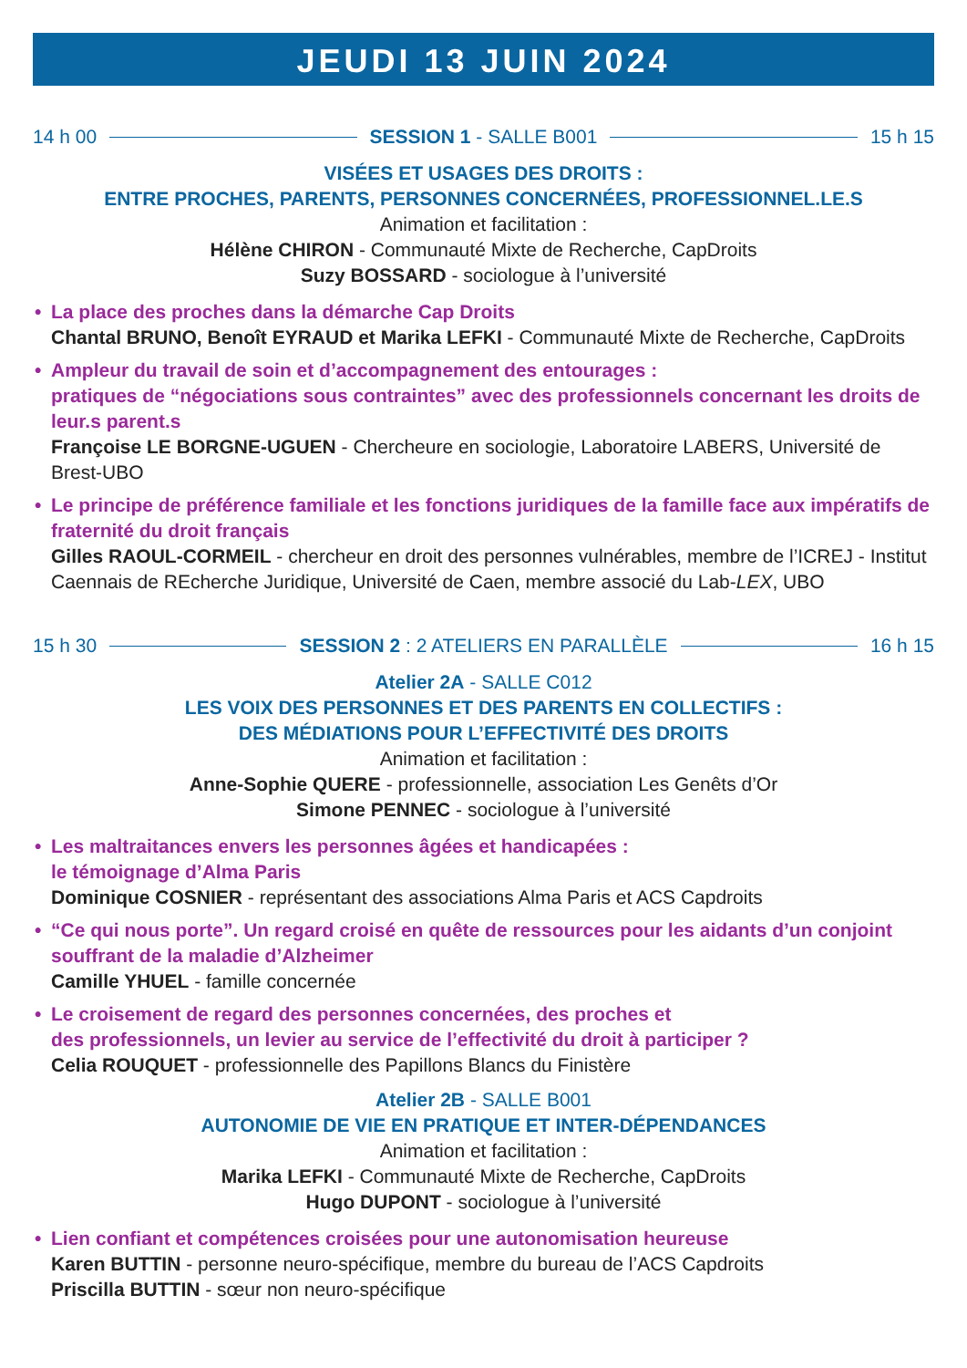JEUDI 13 JUIN 2024
14 h 00 SESSION 1 - SALLE B001 15 h 15
VISÉES ET USAGES DES DROITS :
ENTRE PROCHES, PARENTS, PERSONNES CONCERNÉES, PROFESSIONNEL.LE.S
Animation et facilitation :
Hélène CHIRON - Communauté Mixte de Recherche, CapDroits
Suzy BOSSARD - sociologue à l’université
• La place des proches dans la démarche Cap Droits
Chantal BRUNO, Benoît EYRAUD et Marika LEFKI - Communauté Mixte de Recherche, CapDroits
• Ampleur du travail de soin et d’accompagnement des entourages :
pratiques de “négociations sous contraintes” avec des professionnels concernant les droits de leur.s parent.s
Françoise LE BORGNE-UGUEN - Chercheure en sociologie, Laboratoire LABERS, Université de Brest-UBO
• Le principe de préférence familiale et les fonctions juridiques de la famille face aux impératifs de fraternité du droit français
Gilles RAOUL-CORMEIL - chercheur en droit des personnes vulnérables, membre de l’ICREJ - Institut Caennais de REcherche Juridique, Université de Caen, membre associé du Lab-LEX, UBO
15 h 30 SESSION 2 : 2 ATELIERS EN PARALLÈLE 16 h 15
Atelier 2A - SALLE C012
LES VOIX DES PERSONNES ET DES PARENTS EN COLLECTIFS :
DES MÉDIATIONS POUR L’EFFECTIVITÉ DES DROITS
Animation et facilitation :
Anne-Sophie QUERE - professionnelle, association Les Genêts d’Or
Simone PENNEC - sociologue à l’université
• Les maltraitances envers les personnes âgées et handicapées :
le témoignage d’Alma Paris
Dominique COSNIER - représentant des associations Alma Paris et ACS Capdroits
• “Ce qui nous porte”. Un regard croisé en quête de ressources pour les aidants d’un conjoint souffrant de la maladie d’Alzheimer
Camille YHUEL - famille concernée
• Le croisement de regard des personnes concernées, des proches et
des professionnels, un levier au service de l’effectivité du droit à participer ?
Celia ROUQUET - professionnelle des Papillons Blancs du Finistère
Atelier 2B - SALLE B001
AUTONOMIE DE VIE EN PRATIQUE ET INTER-DÉPENDANCES
Animation et facilitation :
Marika LEFKI - Communauté Mixte de Recherche, CapDroits
Hugo DUPONT - sociologue à l’université
• Lien confiant et compétences croisées pour une autonomisation heureuse
Karen BUTTIN - personne neuro-spécifique, membre du bureau de l’ACS Capdroits
Priscilla BUTTIN - sœur non neuro-spécifique